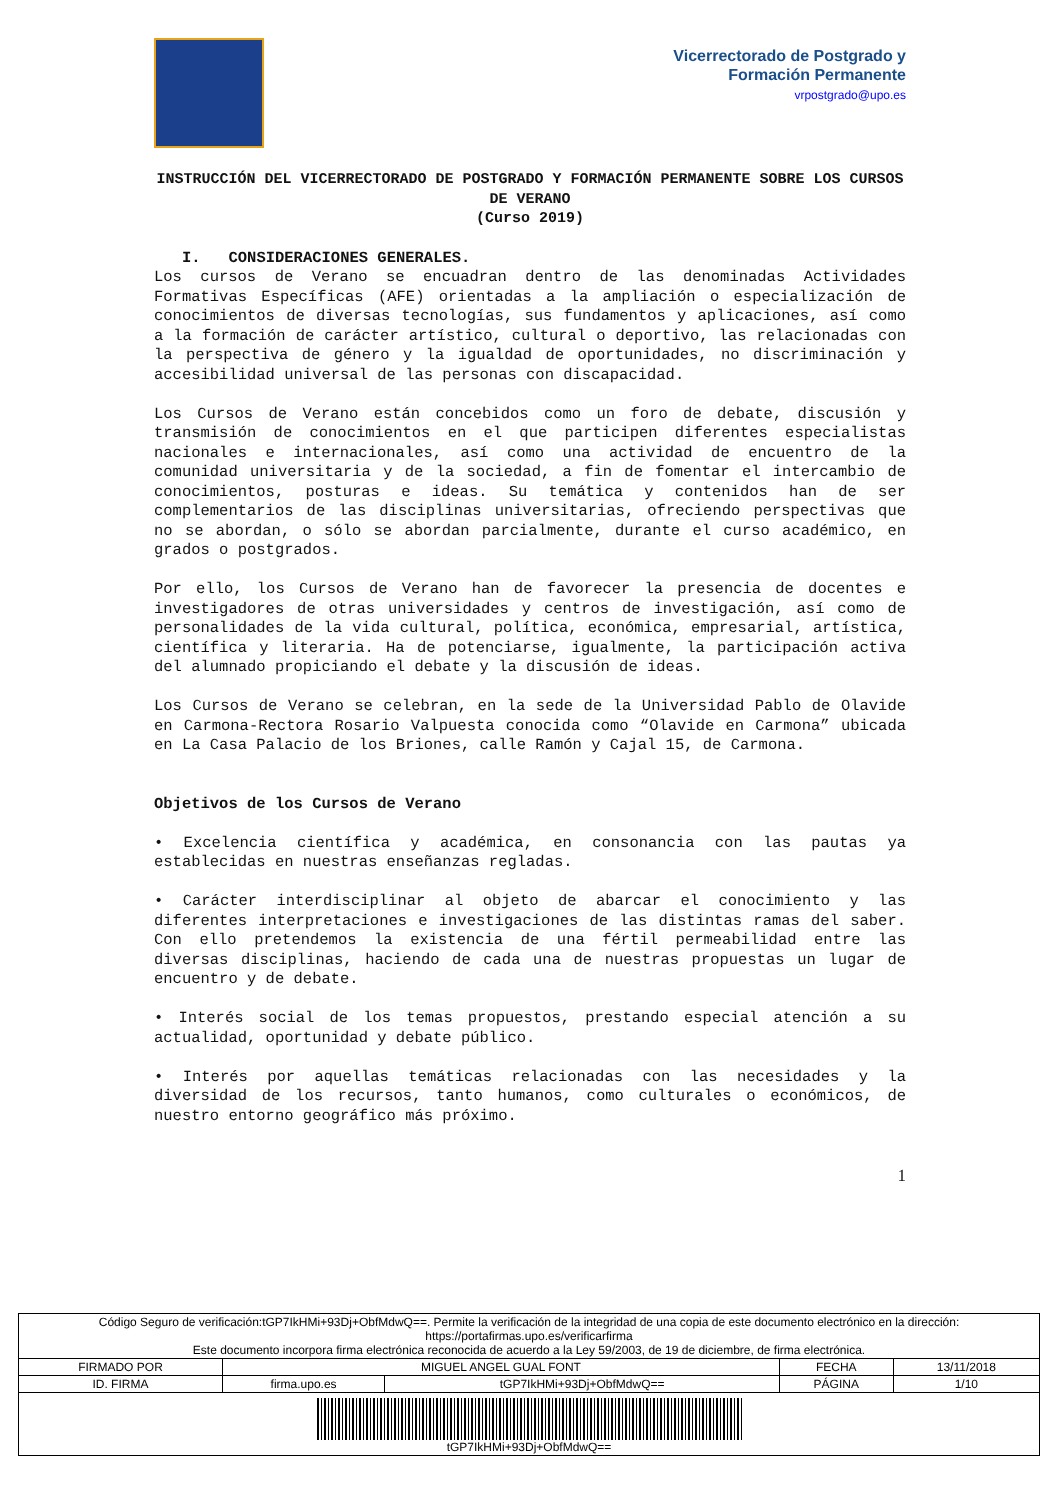Vicerrectorado de Postgrado y
Formación Permanente
vrpostgrado@upo.es
INSTRUCCIÓN DEL VICERRECTORADO DE POSTGRADO Y FORMACIÓN PERMANENTE SOBRE LOS CURSOS DE VERANO
(Curso 2019)
I. CONSIDERACIONES GENERALES.
Los cursos de Verano se encuadran dentro de las denominadas Actividades Formativas Específicas (AFE) orientadas a la ampliación o especialización de conocimientos de diversas tecnologías, sus fundamentos y aplicaciones, así como a la formación de carácter artístico, cultural o deportivo, las relacionadas con la perspectiva de género y la igualdad de oportunidades, no discriminación y accesibilidad universal de las personas con discapacidad.
Los Cursos de Verano están concebidos como un foro de debate, discusión y transmisión de conocimientos en el que participen diferentes especialistas nacionales e internacionales, así como una actividad de encuentro de la comunidad universitaria y de la sociedad, a fin de fomentar el intercambio de conocimientos, posturas e ideas. Su temática y contenidos han de ser complementarios de las disciplinas universitarias, ofreciendo perspectivas que no se abordan, o sólo se abordan parcialmente, durante el curso académico, en grados o postgrados.
Por ello, los Cursos de Verano han de favorecer la presencia de docentes e investigadores de otras universidades y centros de investigación, así como de personalidades de la vida cultural, política, económica, empresarial, artística, científica y literaria. Ha de potenciarse, igualmente, la participación activa del alumnado propiciando el debate y la discusión de ideas.
Los Cursos de Verano se celebran, en la sede de la Universidad Pablo de Olavide en Carmona-Rectora Rosario Valpuesta conocida como “Olavide en Carmona” ubicada en La Casa Palacio de los Briones, calle Ramón y Cajal 15, de Carmona.
Objetivos de los Cursos de Verano
• Excelencia científica y académica, en consonancia con las pautas ya establecidas en nuestras enseñanzas regladas.
• Carácter interdisciplinar al objeto de abarcar el conocimiento y las diferentes interpretaciones e investigaciones de las distintas ramas del saber. Con ello pretendemos la existencia de una fértil permeabilidad entre las diversas disciplinas, haciendo de cada una de nuestras propuestas un lugar de encuentro y de debate.
• Interés social de los temas propuestos, prestando especial atención a su actualidad, oportunidad y debate público.
• Interés por aquellas temáticas relacionadas con las necesidades y la diversidad de los recursos, tanto humanos, como culturales o económicos, de nuestro entorno geográfico más próximo.
1
| Código Seguro de verificación:tGP7IkHMi+93Dj+ObfMdwQ==. Permite la verificación de la integridad de una copia de este documento electrónico en la dirección: https://portafirmas.upo.es/verificarfirma Este documento incorpora firma electrónica reconocida de acuerdo a la Ley 59/2003, de 19 de diciembre, de firma electrónica. | | | | |
| FIRMADO POR | MIGUEL ANGEL GUAL FONT | | FECHA | 13/11/2018 |
| ID. FIRMA | firma.upo.es | tGP7IkHMi+93Dj+ObfMdwQ== | PÁGINA | 1/10 |
| tGP7IkHMi+93Dj+ObfMdwQ== | | | | |